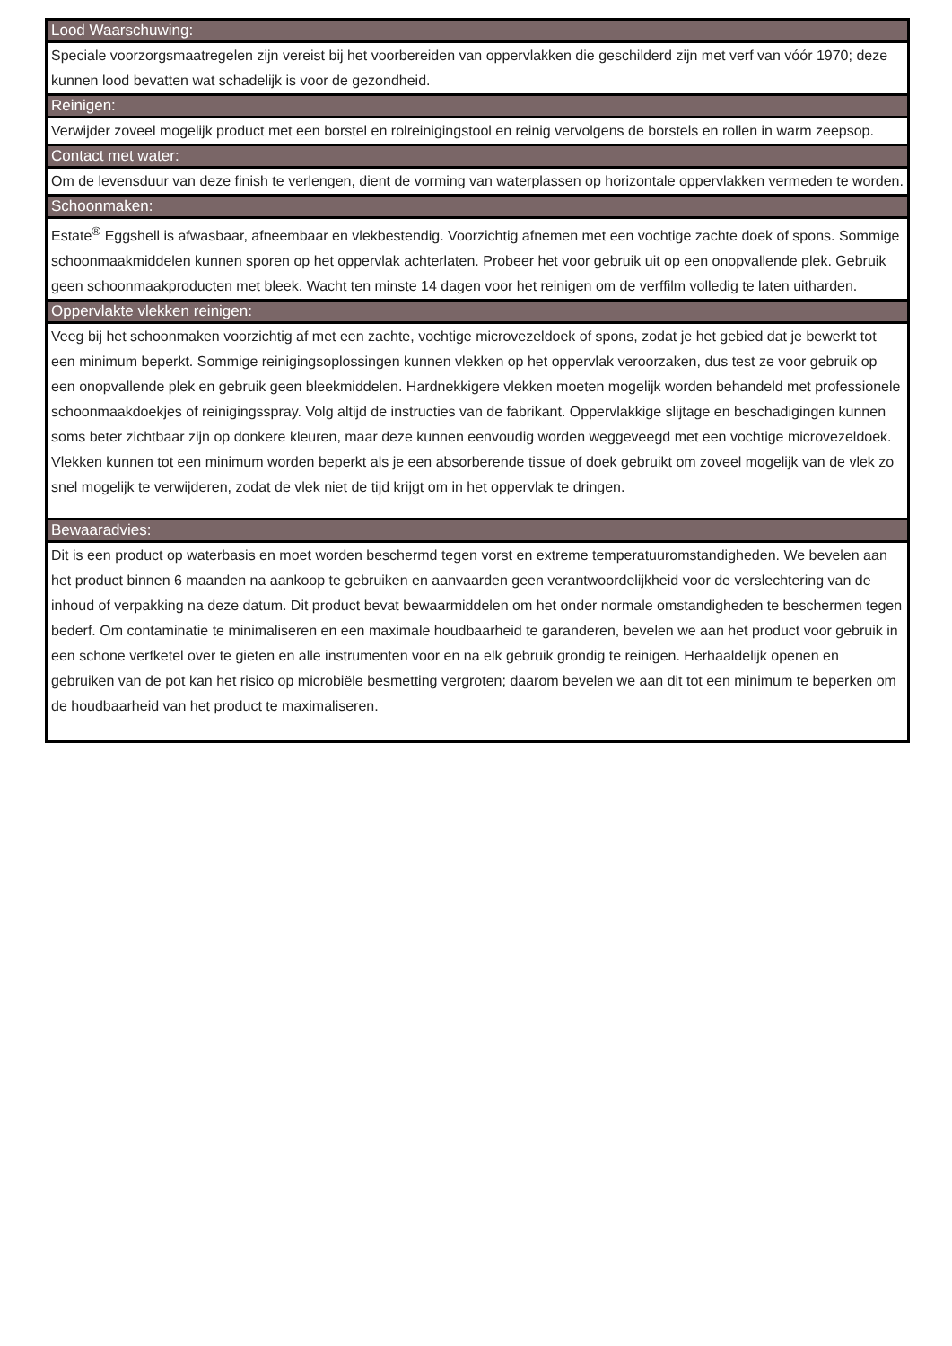Lood Waarschuwing:
Speciale voorzorgsmaatregelen zijn vereist bij het voorbereiden van oppervlakken die geschilderd zijn met verf van vóór 1970; deze kunnen lood bevatten wat schadelijk is voor de gezondheid.
Reinigen:
Verwijder zoveel mogelijk product met een borstel en rolreinigingstool en reinig vervolgens de borstels en rollen in warm zeepsop.
Contact met water:
Om de levensduur van deze finish te verlengen, dient de vorming van waterplassen op horizontale oppervlakken vermeden te worden.
Schoonmaken:
Estate<sup>®</sup> Eggshell is afwasbaar, afneembaar en vlekbestendig. Voorzichtig afnemen met een vochtige zachte doek of spons. Sommige schoonmaakmiddelen kunnen sporen op het oppervlak achterlaten. Probeer het voor gebruik uit op een onopvallende plek. Gebruik geen schoonmaakproducten met bleek. Wacht ten minste 14 dagen voor het reinigen om de verffilm volledig te laten uitharden.
Oppervlakte vlekken reinigen:
Veeg bij het schoonmaken voorzichtig af met een zachte, vochtige microvezeldoek of spons, zodat je het gebied dat je bewerkt tot een minimum beperkt. Sommige reinigingsoplossingen kunnen vlekken op het oppervlak veroorzaken, dus test ze voor gebruik op een onopvallende plek en gebruik geen bleekmiddelen. Hardnekkigere vlekken moeten mogelijk worden behandeld met professionele schoonmaakdoekjes of reinigingsspray. Volg altijd de instructies van de fabrikant. Oppervlakkige slijtage en beschadigingen kunnen soms beter zichtbaar zijn op donkere kleuren, maar deze kunnen eenvoudig worden weggeveegd met een vochtige microvezeldoek. Vlekken kunnen tot een minimum worden beperkt als je een absorberende tissue of doek gebruikt om zoveel mogelijk van de vlek zo snel mogelijk te verwijderen, zodat de vlek niet de tijd krijgt om in het oppervlak te dringen.
Bewaaradvies:
Dit is een product op waterbasis en moet worden beschermd tegen vorst en extreme temperatuuromstandigheden. We bevelen aan het product binnen 6 maanden na aankoop te gebruiken en aanvaarden geen verantwoordelijkheid voor de verslechtering van de inhoud of verpakking na deze datum. Dit product bevat bewaarmiddelen om het onder normale omstandigheden te beschermen tegen bederf. Om contaminatie te minimaliseren en een maximale houdbaarheid te garanderen, bevelen we aan het product voor gebruik in een schone verfketel over te gieten en alle instrumenten voor en na elk gebruik grondig te reinigen. Herhaaldelijk openen en gebruiken van de pot kan het risico op microbiële besmetting vergroten; daarom bevelen we aan dit tot een minimum te beperken om de houdbaarheid van het product te maximaliseren.